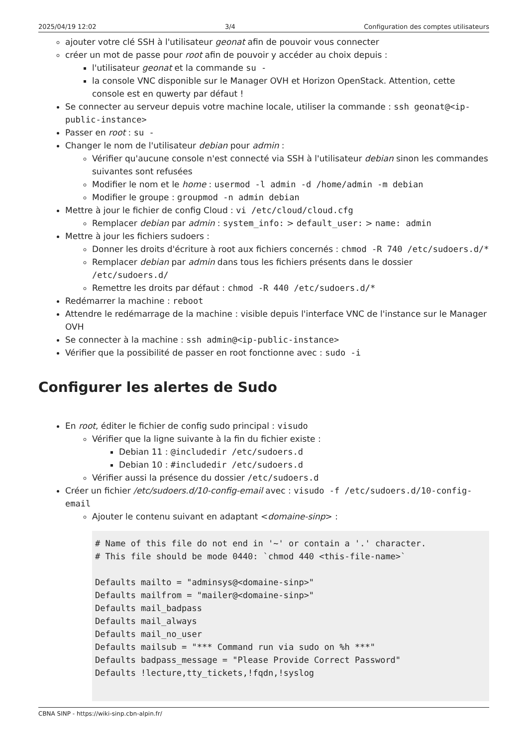2025/04/19 12:02 3/4 Configuration des comptes utilisateurs
ajouter votre clé SSH à l'utilisateur geonat afin de pouvoir vous connecter
créer un mot de passe pour root afin de pouvoir y accéder au choix depuis :
l'utilisateur geonat et la commande su -
la console VNC disponible sur le Manager OVH et Horizon OpenStack. Attention, cette console est en quwerty par défaut !
Se connecter au serveur depuis votre machine locale, utiliser la commande : ssh geonat@<ip-public-instance>
Passer en root : su -
Changer le nom de l'utilisateur debian pour admin :
Vérifier qu'aucune console n'est connecté via SSH à l'utilisateur debian sinon les commandes suivantes sont refusées
Modifier le nom et le home : usermod -l admin -d /home/admin -m debian
Modifier le groupe : groupmod -n admin debian
Mettre à jour le fichier de config Cloud : vi /etc/cloud/cloud.cfg
Remplacer debian par admin : system_info: > default_user: > name: admin
Mettre à jour les fichiers sudoers :
Donner les droits d'écriture à root aux fichiers concernés : chmod -R 740 /etc/sudoers.d/*
Remplacer debian par admin dans tous les fichiers présents dans le dossier /etc/sudoers.d/
Remettre les droits par défaut : chmod -R 440 /etc/sudoers.d/*
Redémarrer la machine : reboot
Attendre le redémarrage de la machine : visible depuis l'interface VNC de l'instance sur le Manager OVH
Se connecter à la machine : ssh admin@<ip-public-instance>
Vérifier que la possibilité de passer en root fonctionne avec : sudo -i
Configurer les alertes de Sudo
En root, éditer le fichier de config sudo principal : visudo
Vérifier que la ligne suivante à la fin du fichier existe :
Debian 11 : @includedir /etc/sudoers.d
Debian 10 : #includedir /etc/sudoers.d
Vérifier aussi la présence du dossier /etc/sudoers.d
Créer un fichier /etc/sudoers.d/10-config-email avec : visudo -f /etc/sudoers.d/10-config-email
Ajouter le contenu suivant en adaptant <domaine-sinp> :
# Name of this file do not end in '~' or contain a '.' character.
# This file should be mode 0440: `chmod 440 <this-file-name>`

Defaults mailto = "adminsys@<domaine-sinp>"
Defaults mailfrom = "mailer@<domaine-sinp>"
Defaults mail_badpass
Defaults mail_always
Defaults mail_no_user
Defaults mailsub = "*** Command run via sudo on %h ***"
Defaults badpass_message = "Please Provide Correct Password"
Defaults !lecture,tty_tickets,!fqdn,!syslog
CBNA SINP - https://wiki-sinp.cbn-alpin.fr/